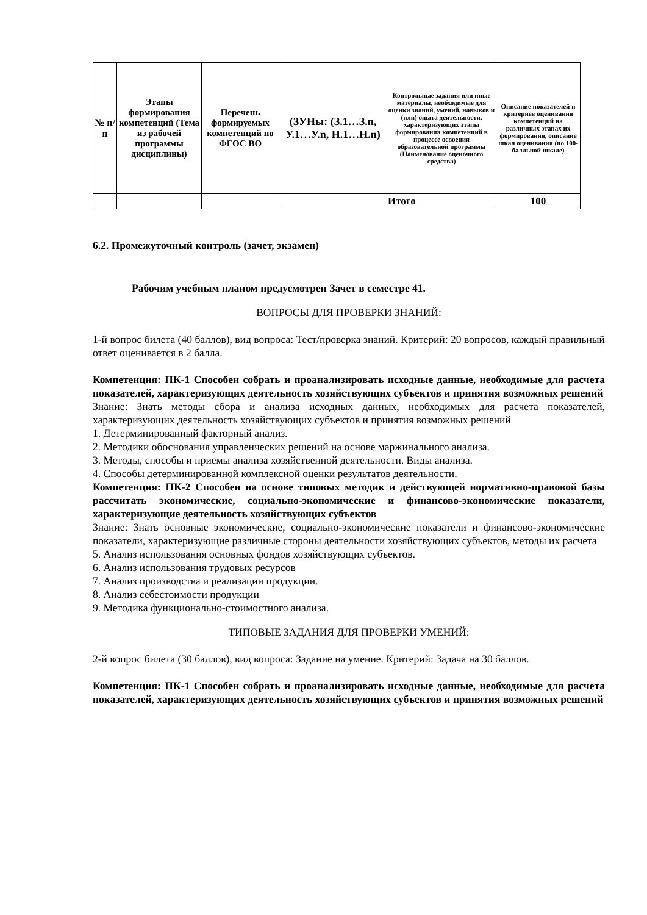| № п/п | Этапы формирования компетенций (Тема из рабочей программы дисциплины) | Перечень формируемых компетенций по ФГОС ВО | (ЗУНы: (З.1…З.n, У.1…У.n, Н.1…Н.n) | Контрольные задания или иные материалы, необходимые для оценки знаний, умений, навыков и (или) опыта деятельности, характеризующих этапы формирования компетенций в процессе освоения образовательной программы (Наименование оценочного средства) | Описание показателей и критериев оценивания компетенций на различных этапах их формирования, описание шкал оценивания (по 100-балльной шкале) |
| --- | --- | --- | --- | --- | --- |
| | | | | Итого | 100 |
6.2. Промежуточный контроль (зачет, экзамен)
Рабочим учебным планом предусмотрен Зачет в семестре 41.
ВОПРОСЫ ДЛЯ ПРОВЕРКИ ЗНАНИЙ:
1-й вопрос билета (40 баллов), вид вопроса: Тест/проверка знаний. Критерий: 20 вопросов, каждый правильный ответ оценивается в 2 балла.
Компетенция: ПК-1 Способен собрать и проанализировать исходные данные, необходимые для расчета показателей, характеризующих деятельность хозяйствующих субъектов и принятия возможных решений
Знание: Знать методы сбора и анализа исходных данных, необходимых для расчета показателей, характеризующих деятельность хозяйствующих субъектов и принятия возможных решений
1. Детерминированный факторный анализ.
2. Методики обоснования управленческих решений на основе маржинального анализа.
3. Методы, способы и приемы анализа хозяйственной деятельности. Виды анализа.
4. Способы детерминированной комплексной оценки результатов деятельности.
Компетенция: ПК-2 Способен на основе типовых методик и действующей нормативно-правовой базы рассчитать экономические, социально-экономические и финансово-экономические показатели, характеризующие деятельность хозяйствующих субъектов
Знание: Знать основные экономические, социально-экономические показатели и финансово-экономические показатели, характеризующие различные стороны деятельности хозяйствующих субъектов, методы их расчета
5. Анализ использования основных фондов хозяйствующих субъектов.
6. Анализ использования трудовых ресурсов
7. Анализ производства и реализации продукции.
8. Анализ себестоимости продукции
9. Методика функционально-стоимостного анализа.
ТИПОВЫЕ ЗАДАНИЯ ДЛЯ ПРОВЕРКИ УМЕНИЙ:
2-й вопрос билета (30 баллов), вид вопроса: Задание на умение. Критерий: Задача на 30 баллов.
Компетенция: ПК-1 Способен собрать и проанализировать исходные данные, необходимые для расчета показателей, характеризующих деятельность хозяйствующих субъектов и принятия возможных решений